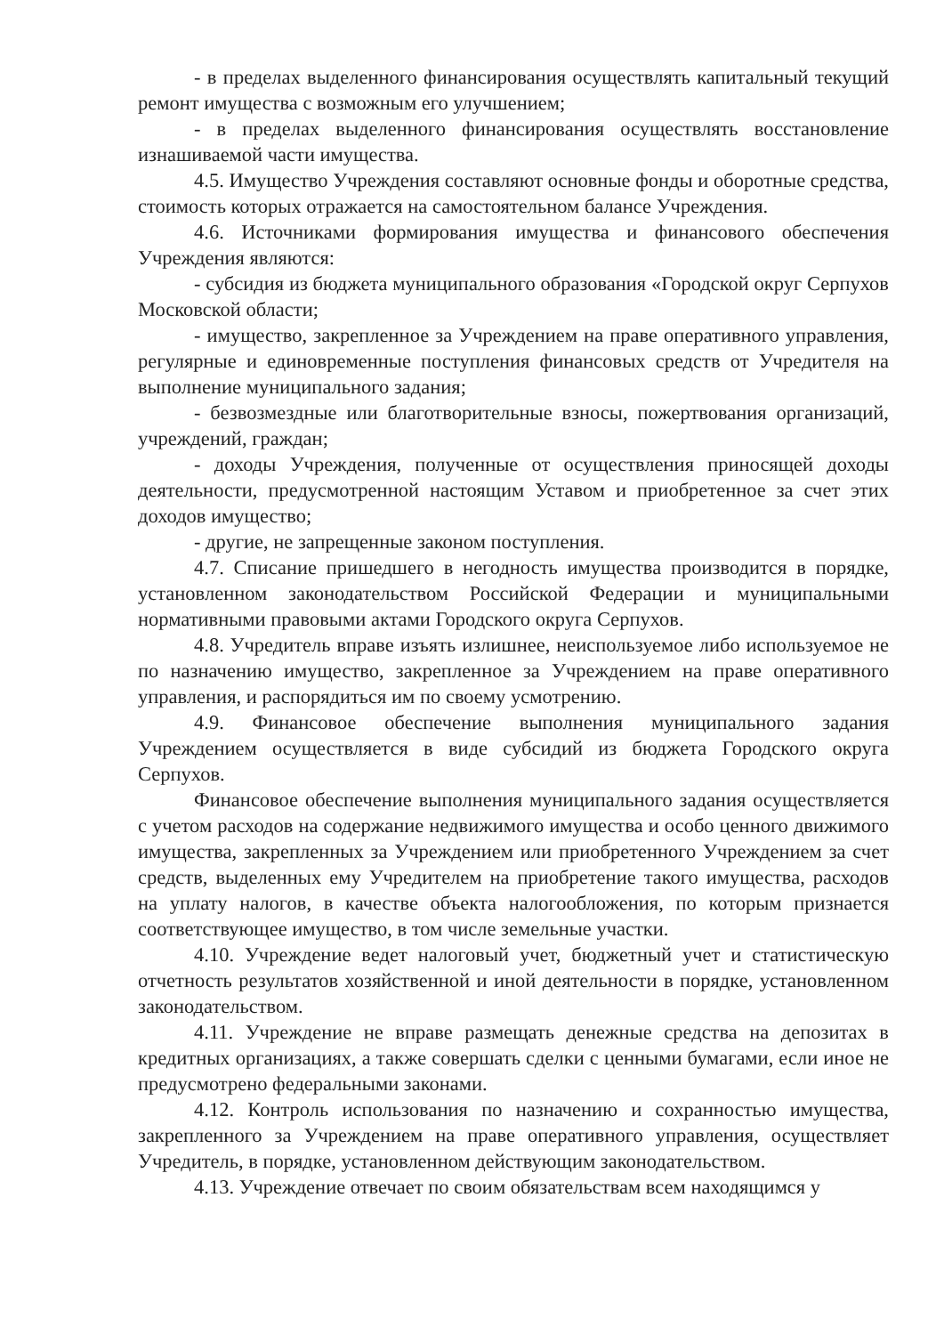- в пределах выделенного финансирования осуществлять капитальный текущий ремонт имущества с возможным его улучшением;
- в пределах выделенного финансирования осуществлять восстановление изнашиваемой части имущества.
4.5. Имущество Учреждения составляют основные фонды и оборотные средства, стоимость которых отражается на самостоятельном балансе Учреждения.
4.6. Источниками формирования имущества и финансового обеспечения Учреждения являются:
- субсидия из бюджета муниципального образования «Городской округ Серпухов Московской области;
- имущество, закрепленное за Учреждением на праве оперативного управления, регулярные и единовременные поступления финансовых средств от Учредителя на выполнение муниципального задания;
- безвозмездные или благотворительные взносы, пожертвования организаций, учреждений, граждан;
- доходы Учреждения, полученные от осуществления приносящей доходы деятельности, предусмотренной настоящим Уставом и приобретенное за счет этих доходов имущество;
- другие, не запрещенные законом поступления.
4.7. Списание пришедшего в негодность имущества производится в порядке, установленном законодательством Российской Федерации и муниципальными нормативными правовыми актами Городского округа Серпухов.
4.8. Учредитель вправе изъять излишнее, неиспользуемое либо используемое не по назначению имущество, закрепленное за Учреждением на праве оперативного управления, и распорядиться им по своему усмотрению.
4.9. Финансовое обеспечение выполнения муниципального задания Учреждением осуществляется в виде субсидий из бюджета Городского округа Серпухов.
Финансовое обеспечение выполнения муниципального задания осуществляется с учетом расходов на содержание недвижимого имущества и особо ценного движимого имущества, закрепленных за Учреждением или приобретенного Учреждением за счет средств, выделенных ему Учредителем на приобретение такого имущества, расходов на уплату налогов, в качестве объекта налогообложения, по которым признается соответствующее имущество, в том числе земельные участки.
4.10. Учреждение ведет налоговый учет, бюджетный учет и статистическую отчетность результатов хозяйственной и иной деятельности в порядке, установленном законодательством.
4.11. Учреждение не вправе размещать денежные средства на депозитах в кредитных организациях, а также совершать сделки с ценными бумагами, если иное не предусмотрено федеральными законами.
4.12. Контроль использования по назначению и сохранностью имущества, закрепленного за Учреждением на праве оперативного управления, осуществляет Учредитель, в порядке, установленном действующим законодательством.
4.13. Учреждение отвечает по своим обязательствам всем находящимся у